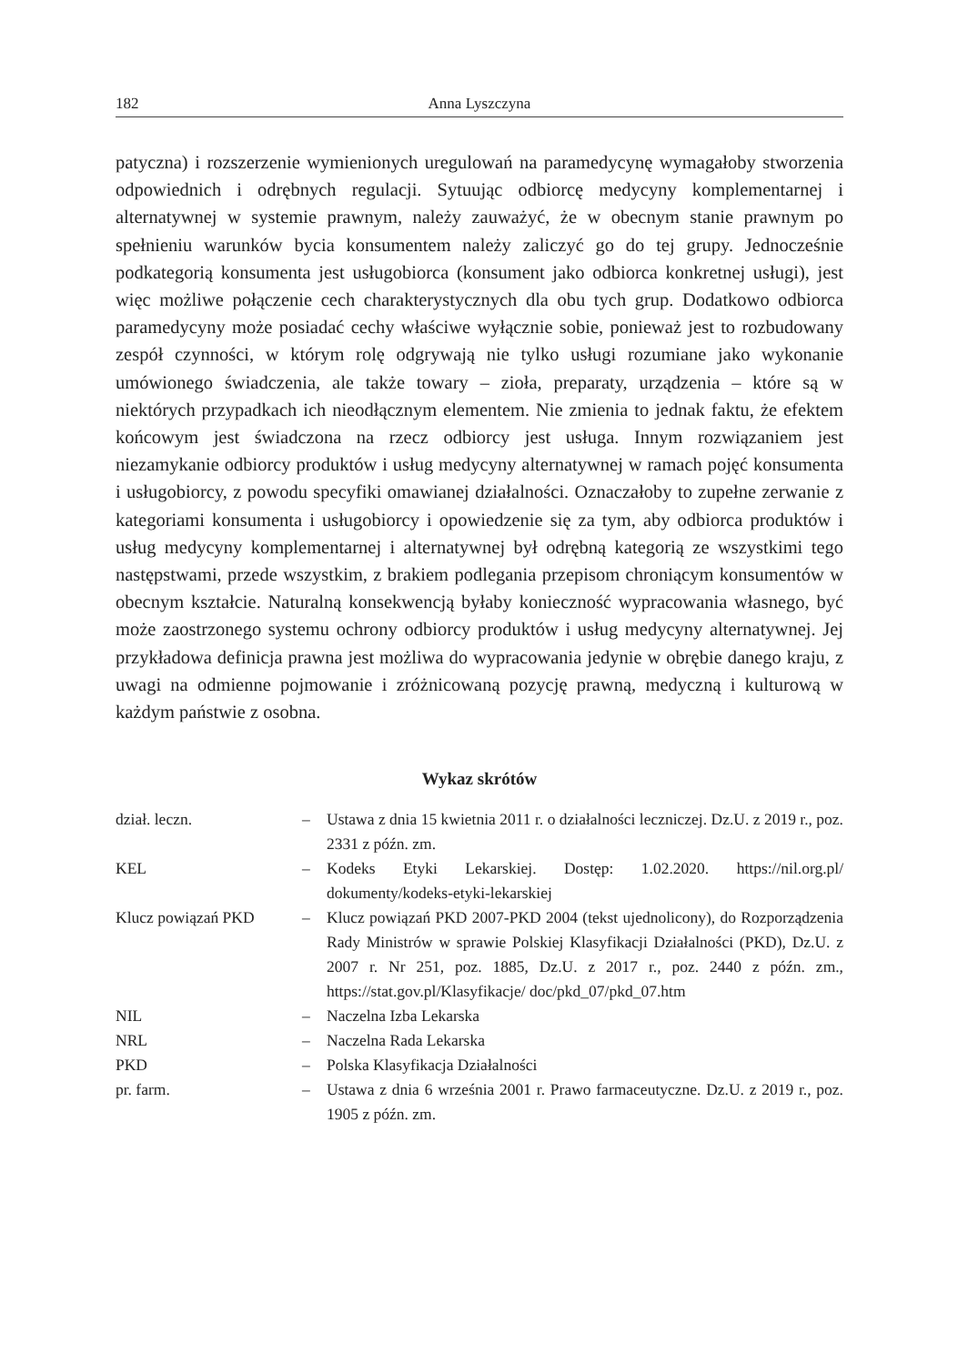182 Anna Lyszczyna
patyczna) i rozszerzenie wymienionych uregulowań na paramedycynę wymagałoby stworzenia odpowiednich i odrębnych regulacji. Sytuując odbiorcę medycyny komplementarnej i alternatywnej w systemie prawnym, należy zauważyć, że w obecnym stanie prawnym po spełnieniu warunków bycia konsumentem należy zaliczyć go do tej grupy. Jednocześnie podkategorią konsumenta jest usługobiorca (konsument jako odbiorca konkretnej usługi), jest więc możliwe połączenie cech charakterystycznych dla obu tych grup. Dodatkowo odbiorca paramedycyny może posiadać cechy właściwe wyłącznie sobie, ponieważ jest to rozbudowany zespół czynności, w którym rolę odgrywają nie tylko usługi rozumiane jako wykonanie umówionego świadczenia, ale także towary – zioła, preparaty, urządzenia – które są w niektórych przypadkach ich nieodłącznym elementem. Nie zmienia to jednak faktu, że efektem końcowym jest świadczona na rzecz odbiorcy jest usługa. Innym rozwiązaniem jest niezamykanie odbiorcy produktów i usług medycyny alternatywnej w ramach pojęć konsumenta i usługobiorcy, z powodu specyfiki omawianej działalności. Oznaczałoby to zupełne zerwanie z kategoriami konsumenta i usługobiorcy i opowiedzenie się za tym, aby odbiorca produktów i usług medycyny komplementarnej i alternatywnej był odrębną kategorią ze wszystkimi tego następstwami, przede wszystkim, z brakiem podlegania przepisom chroniącym konsumentów w obecnym kształcie. Naturalną konsekwencją byłaby konieczność wypracowania własnego, być może zaostrzonego systemu ochrony odbiorcy produktów i usług medycyny alternatywnej. Jej przykładowa definicja prawna jest możliwa do wypracowania jedynie w obrębie danego kraju, z uwagi na odmienne pojmowanie i zróżnicowaną pozycję prawną, medyczną i kulturową w każdym państwie z osobna.
Wykaz skrótów
| dział. leczn. | – | Ustawa z dnia 15 kwietnia 2011 r. o działalności leczniczej. Dz.U. z 2019 r., poz. 2331 z późn. zm. |
| KEL | – | Kodeks Etyki Lekarskiej. Dostęp: 1.02.2020. https://nil.org.pl/ dokumenty/kodeks-etyki-lekarskiej |
| Klucz powiązań PKD | – | Klucz powiązań PKD 2007-PKD 2004 (tekst ujednolicony), do Rozporządzenia Rady Ministrów w sprawie Polskiej Klasyfikacji Działalności (PKD), Dz.U. z 2007 r. Nr 251, poz. 1885, Dz.U. z 2017 r., poz. 2440 z późn. zm., https://stat.gov.pl/Klasyfikacje/ doc/pkd_07/pkd_07.htm |
| NIL | – | Naczelna Izba Lekarska |
| NRL | – | Naczelna Rada Lekarska |
| PKD | – | Polska Klasyfikacja Działalności |
| pr. farm. | – | Ustawa z dnia 6 września 2001 r. Prawo farmaceutyczne. Dz.U. z 2019 r., poz. 1905 z późn. zm. |